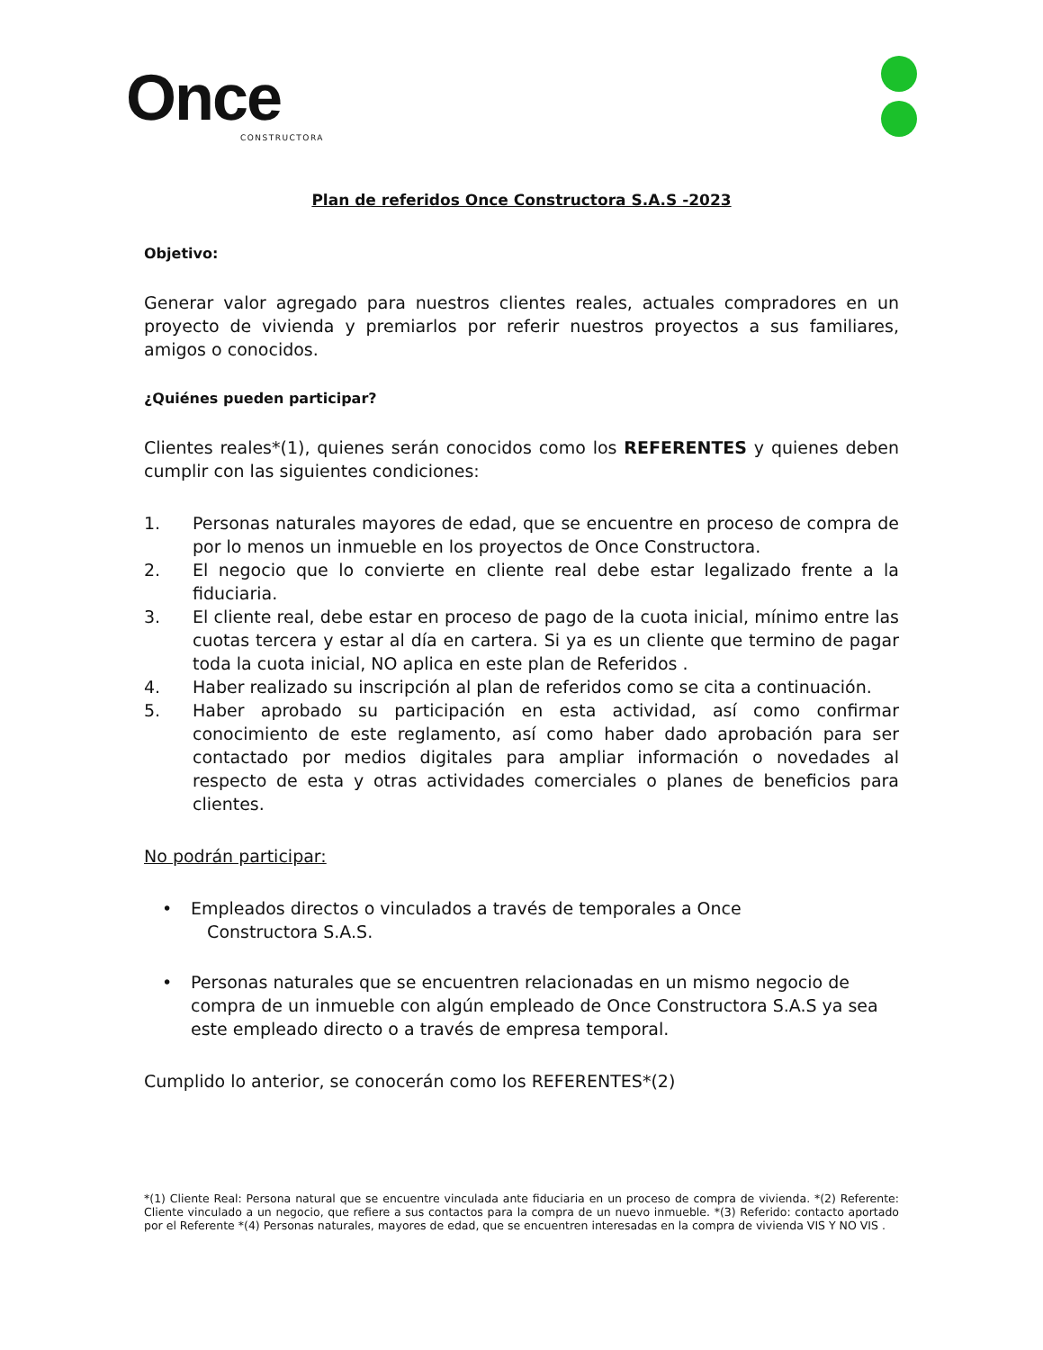Once
CONSTRUCTORA
Plan de referidos Once Constructora S.A.S -2023
Objetivo:
Generar valor agregado para nuestros clientes reales, actuales compradores en un proyecto de vivienda y premiarlos por referir nuestros proyectos a sus familiares, amigos o conocidos.
¿Quiénes pueden participar?
Clientes reales*(1), quienes serán conocidos como los REFERENTES y quienes deben cumplir con las siguientes condiciones:
1. Personas naturales mayores de edad, que se encuentre en proceso de compra de por lo menos un inmueble en los proyectos de Once Constructora.
2. El negocio que lo convierte en cliente real debe estar legalizado frente a la fiduciaria.
3. El cliente real, debe estar en proceso de pago de la cuota inicial, mínimo entre las cuotas tercera y estar al día en cartera. Si ya es un cliente que termino de pagar toda la cuota inicial, NO aplica en este plan de Referidos .
4. Haber realizado su inscripción al plan de referidos como se cita a continuación.
5. Haber aprobado su participación en esta actividad, así como confirmar conocimiento de este reglamento, así como haber dado aprobación para ser contactado por medios digitales para ampliar información o novedades al respecto de esta y otras actividades comerciales o planes de beneficios para clientes.
No podrán participar:
• Empleados directos o vinculados a través de temporales a Once
Constructora S.A.S.
• Personas naturales que se encuentren relacionadas en un mismo negocio de compra de un inmueble con algún empleado de Once Constructora S.A.S ya sea este empleado directo o a través de empresa temporal.
Cumplido lo anterior, se conocerán como los REFERENTES*(2)
*(1) Cliente Real: Persona natural que se encuentre vinculada ante fiduciaria en un proceso de compra de vivienda. *(2) Referente: Cliente vinculado a un negocio, que refiere a sus contactos para la compra de un nuevo inmueble. *(3) Referido: contacto aportado por el Referente *(4) Personas naturales, mayores de edad, que se encuentren interesadas en la compra de vivienda VIS Y NO VIS .